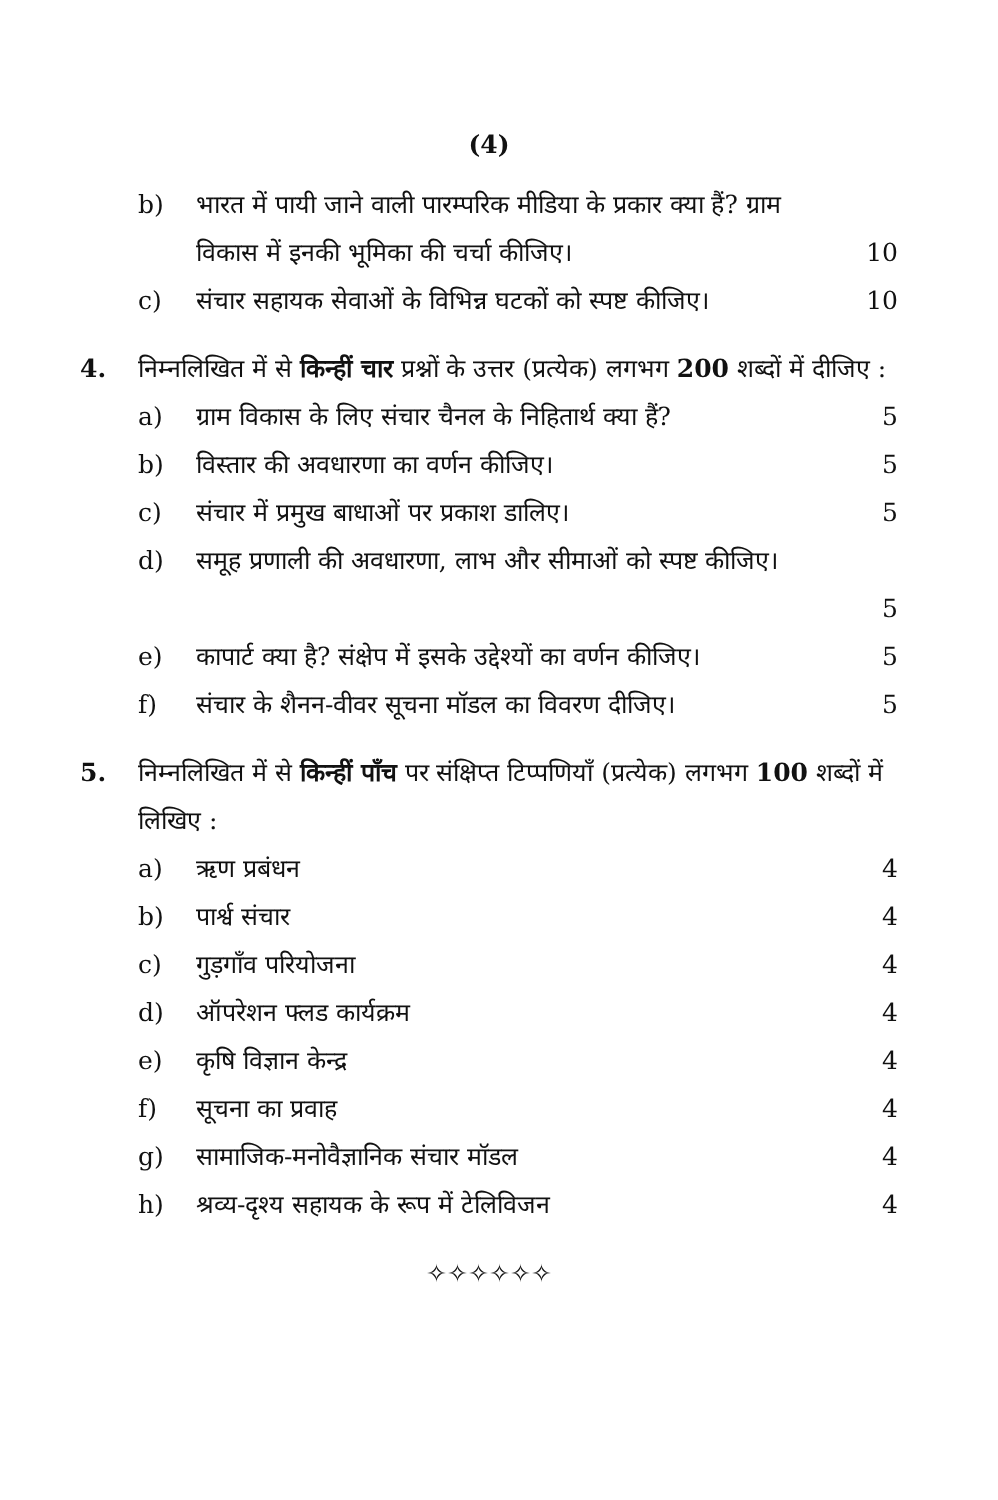(4)
b) भारत में पायी जाने वाली पारम्परिक मीडिया के प्रकार क्या हैं? ग्राम विकास में इनकी भूमिका की चर्चा कीजिए।
10
c) संचार सहायक सेवाओं के विभिन्न घटकों को स्पष्ट कीजिए। 10
4. निम्नलिखित में से किन्हीं चार प्रश्नों के उत्तर (प्रत्येक) लगभग 200 शब्दों में दीजिए :
a) ग्राम विकास के लिए संचार चैनल के निहितार्थ क्या हैं? 5
b) विस्तार की अवधारणा का वर्णन कीजिए। 5
c) संचार में प्रमुख बाधाओं पर प्रकाश डालिए। 5
d) समूह प्रणाली की अवधारणा, लाभ और सीमाओं को स्पष्ट कीजिए।
5
e) कापार्ट क्या है? संक्षेप में इसके उद्देश्यों का वर्णन कीजिए। 5
f) संचार के शैनन-वीवर सूचना मॉडल का विवरण दीजिए। 5
5. निम्नलिखित में से किन्हीं पाँच पर संक्षिप्त टिप्पणियाँ (प्रत्येक) लगभग 100 शब्दों में लिखिए :
a) ऋण प्रबंधन 4
b) पार्श्व संचार 4
c) गुड़गाँव परियोजना 4
d) ऑपरेशन फ्लड कार्यक्रम 4
e) कृषि विज्ञान केन्द्र 4
f) सूचना का प्रवाह 4
g) सामाजिक-मनोवैज्ञानिक संचार मॉडल 4
h) श्रव्य-दृश्य सहायक के रूप में टेलिविजन 4
✧✧✧✧✧✧